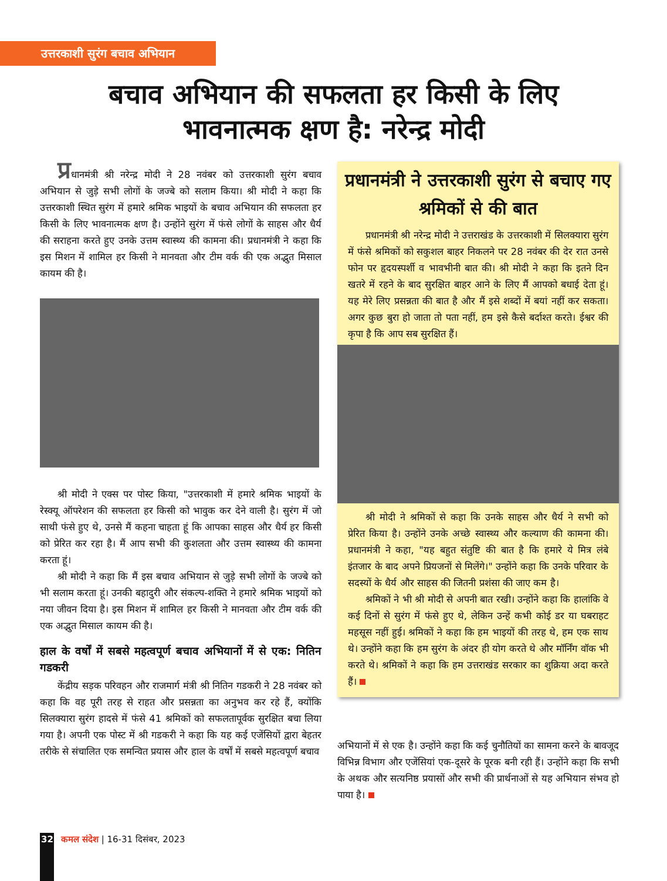उत्तरकाशी सुरंग बचाव अभियान
बचाव अभियान की सफलता हर किसी के लिए
भावनात्मक क्षण है: नरेन्द्र मोदी
प्रधानमंत्री श्री नरेन्द्र मोदी ने 28 नवंबर को उत्तरकाशी सुरंग बचाव अभियान से जुड़े सभी लोगों के जज्बे को सलाम किया। श्री मोदी ने कहा कि उत्तरकाशी स्थित सुरंग में हमारे श्रमिक भाइयों के बचाव अभियान की सफलता हर किसी के लिए भावनात्मक क्षण है। उन्होंने सुरंग में फंसे लोगों के साहस और धैर्य की सराहना करते हुए उनके उत्तम स्वास्थ्य की कामना की। प्रधानमंत्री ने कहा कि इस मिशन में शामिल हर किसी ने मानवता और टीम वर्क की एक अद्भुत मिसाल कायम की है।
श्री मोदी ने एक्स पर पोस्ट किया, "उत्तरकाशी में हमारे श्रमिक भाइयों के रेस्क्यू ऑपरेशन की सफलता हर किसी को भावुक कर देने वाली है। सुरंग में जो साथी फंसे हुए थे, उनसे मैं कहना चाहता हूं कि आपका साहस और धैर्य हर किसी को प्रेरित कर रहा है। मैं आप सभी की कुशलता और उत्तम स्वास्थ्य की कामना करता हूं।
श्री मोदी ने कहा कि मैं इस बचाव अभियान से जुड़े सभी लोगों के जज्बे को भी सलाम करता हूं। उनकी बहादुरी और संकल्प-शक्ति ने हमारे श्रमिक भाइयों को नया जीवन दिया है। इस मिशन में शामिल हर किसी ने मानवता और टीम वर्क की एक अद्भुत मिसाल कायम की है।
हाल के वर्षों में सबसे महत्वपूर्ण बचाव अभियानों में से एक: नितिन गडकरी
केंद्रीय सड़क परिवहन और राजमार्ग मंत्री श्री नितिन गडकरी ने 28 नवंबर को कहा कि वह पूरी तरह से राहत और प्रसन्नता का अनुभव कर रहे हैं, क्योंकि सिलक्यारा सुरंग हादसे में फंसे 41 श्रमिकों को सफलतापूर्वक सुरक्षित बचा लिया गया है। अपनी एक पोस्ट में श्री गडकरी ने कहा कि यह कई एजेंसियों द्वारा बेहतर तरीके से संचालित एक समन्वित प्रयास और हाल के वर्षों में सबसे महत्वपूर्ण बचाव
प्रधानमंत्री ने उत्तरकाशी सुरंग से बचाए गए श्रमिकों से की बात
प्रधानमंत्री श्री नरेन्द्र मोदी ने उत्तराखंड के उत्तरकाशी में सिलक्यारा सुरंग में फंसे श्रमिकों को सकुशल बाहर निकलने पर 28 नवंबर की देर रात उनसे फोन पर हृदयस्पर्शी व भावभीनी बात की। श्री मोदी ने कहा कि इतने दिन खतरे में रहने के बाद सुरक्षित बाहर आने के लिए मैं आपको बधाई देता हूं। यह मेरे लिए प्रसन्नता की बात है और मैं इसे शब्दों में बयां नहीं कर सकता। अगर कुछ बुरा हो जाता तो पता नहीं, हम इसे कैसे बर्दाश्त करते। ईश्वर की कृपा है कि आप सब सुरक्षित हैं।
श्री मोदी ने श्रमिकों से कहा कि उनके साहस और धैर्य ने सभी को प्रेरित किया है। उन्होंने उनके अच्छे स्वास्थ्य और कल्याण की कामना की। प्रधानमंत्री ने कहा, "यह बहुत संतुष्टि की बात है कि हमारे ये मित्र लंबे इंतजार के बाद अपने प्रियजनों से मिलेंगे।" उन्होंने कहा कि उनके परिवार के सदस्यों के धैर्य और साहस की जितनी प्रशंसा की जाए कम है।
श्रमिकों ने भी श्री मोदी से अपनी बात रखी। उन्होंने कहा कि हालांकि वे कई दिनों से सुरंग में फंसे हुए थे, लेकिन उन्हें कभी कोई डर या घबराहट महसूस नहीं हुई। श्रमिकों ने कहा कि हम भाइयों की तरह थे, हम एक साथ थे। उन्होंने कहा कि हम सुरंग के अंदर ही योग करते थे और मॉर्निंग वॉक भी करते थे। श्रमिकों ने कहा कि हम उत्तराखंड सरकार का शुक्रिया अदा करते हैं।
अभियानों में से एक है। उन्होंने कहा कि कई चुनौतियों का सामना करने के बावजूद विभिन्न विभाग और एजेंसियां एक-दूसरे के पूरक बनी रही हैं। उन्होंने कहा कि सभी के अथक और सत्यनिष्ठ प्रयासों और सभी की प्रार्थनाओं से यह अभियान संभव हो पाया है।
32 कमल संदेश | 16-31 दिसंबर, 2023